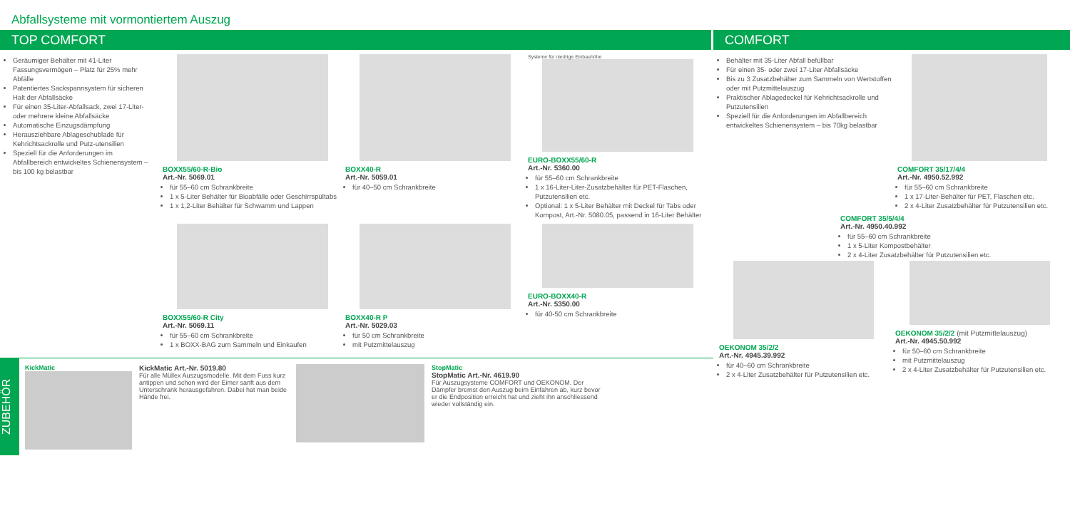Abfallsysteme mit vormontiertem Auszug
TOP COMFORT COMFORT
Geräumiger Behälter mit 41-Liter Fassungsvermögen – Platz für 25% mehr Abfälle
Patentiertes Sackspannsystem für sicheren Halt der Abfallsäcke
Für einen 35-Liter-Abfallsack, zwei 17-Liter- oder mehrere kleine Abfallsäcke
Automatische Einzugsdämpfung
Herausziehbare Ablageschublade für Kehrichtsackrolle und Putz-utensilien
Speziell für die Anforderungen im Abfallbereich entwickeltes Schienensystem – bis 100 kg belastbar
BOXX55/60-R-Bio
Art.-Nr. 5069.01
für 55–60 cm Schrankbreite
1 x 5-Liter Behälter für Bioabfälle oder Geschirrspültabs
1 x 1,2-Liter Behälter für Schwamm und Lappen
BOXX40-R
Art.-Nr. 5059.01
für 40–50 cm Schrankbreite
Systeme für niedrige Einbauhöhe
EURO-BOXX55/60-R
Art.-Nr. 5360.00
für 55–60 cm Schrankbreite
1 x 16-Liter-Liter-Zusatzbehälter für PET-Flaschen, Putzutensilien etc.
Optional: 1 x 5-Liter Behälter mit Deckel für Tabs oder Kompost, Art.-Nr. 5080.05, passend in 16-Liter Behälter
BOXX55/60-R City
Art.-Nr. 5069.11
für 55–60 cm Schrankbreite
1 x BOXX-BAG zum Sammeln und Einkaufen
BOXX40-R P
Art.-Nr. 5029.03
für 50 cm Schrankbreite
mit Putzmittelauszug
EURO-BOXX40-R
Art.-Nr. 5350.00
für 40-50 cm Schrankbreite
ZUBEHÖR
KickMatic KickMatic Art.-Nr. 5019.80
Für alle Müllex Auszugsmodelle. Mit dem Fuss kurz antippen und schon wird der Eimer sanft aus dem Unterschrank herausgefahren. Dabei hat man beide Hände frei.
StopMatic
StopMatic Art.-Nr. 4619.90
Für Auszugsysteme COMFORT und OEKONOM. Der Dämpfer bremst den Auszug beim Einfahren ab, kurz bevor er die Endposition erreicht hat und zieht ihn anschliessend wieder vollständig ein.
Behälter mit 35-Liter Abfall befüllbar
Für einen 35- oder zwei 17-Liter Abfallsäcke
Bis zu 3 Zusatzbehälter zum Sammeln von Wertstoffen oder mit Putzmittelauszug
Praktischer Ablagedeckel für Kehrichtsackrolle und Putzutensilien
Speziell für die Anforderungen im Abfallbereich entwickeltes Schienensystem – bis 70kg belastbar
COMFORT 35/17/4/4
Art.-Nr. 4950.52.992
für 55–60 cm Schrankbreite
1 x 17-Liter-Behälter für PET, Flaschen etc.
2 x 4-Liter Zusatzbehälter für Putzutensilien etc.
COMFORT 35/5/4/4
Art.-Nr. 4950.40.992
für 55–60 cm Schrankbreite
1 x 5-Liter Kompostbehälter
2 x 4-Liter Zusatzbehälter für Putzutensilien etc.
OEKONOM 35/2/2
Art.-Nr. 4945.39.992
für 40–60 cm Schrankbreite
2 x 4-Liter Zusatzbehälter für Putzutensilien etc.
OEKONOM 35/2/2 (mit Putzmittelauszug)
Art.-Nr. 4945.50.992
für 50–60 cm Schrankbreite
mit Putzmittelauszug
2 x 4-Liter Zusatzbehälter für Putzutensilien etc.